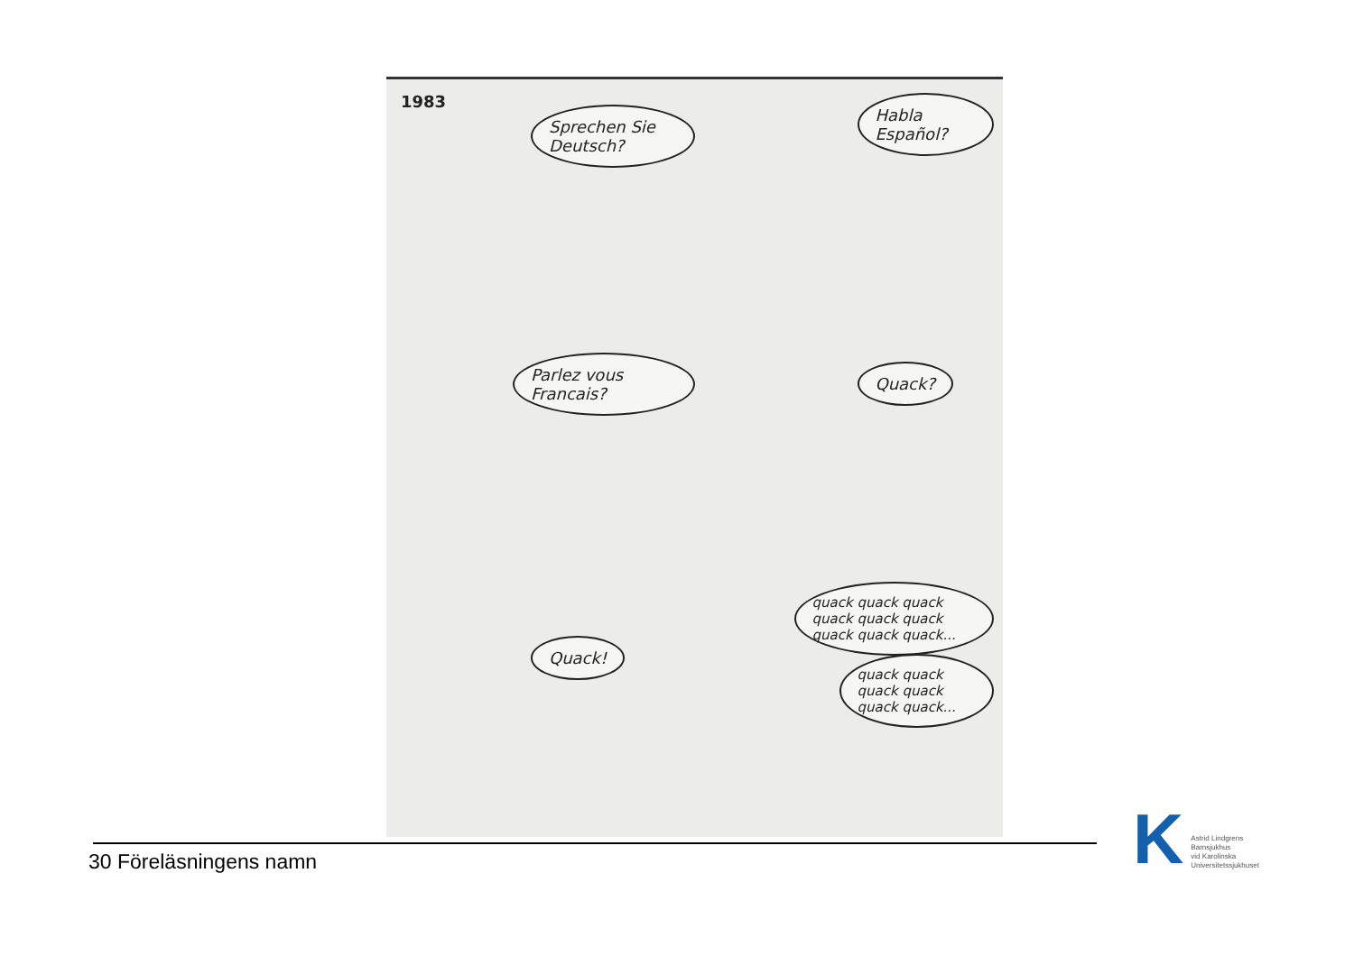1983
Sprechen Sie Deutsch?
Habla Español?
Parlez vous Francais?
Quack?
Quack!
quack quack quack quack quack quack quack quack quack...
quack quack quack quack quack quack...
30 Föreläsningens namn
K
Astrid Lindgrens
Barnsjukhus
vid Karolinska
Universitetssjukhuset